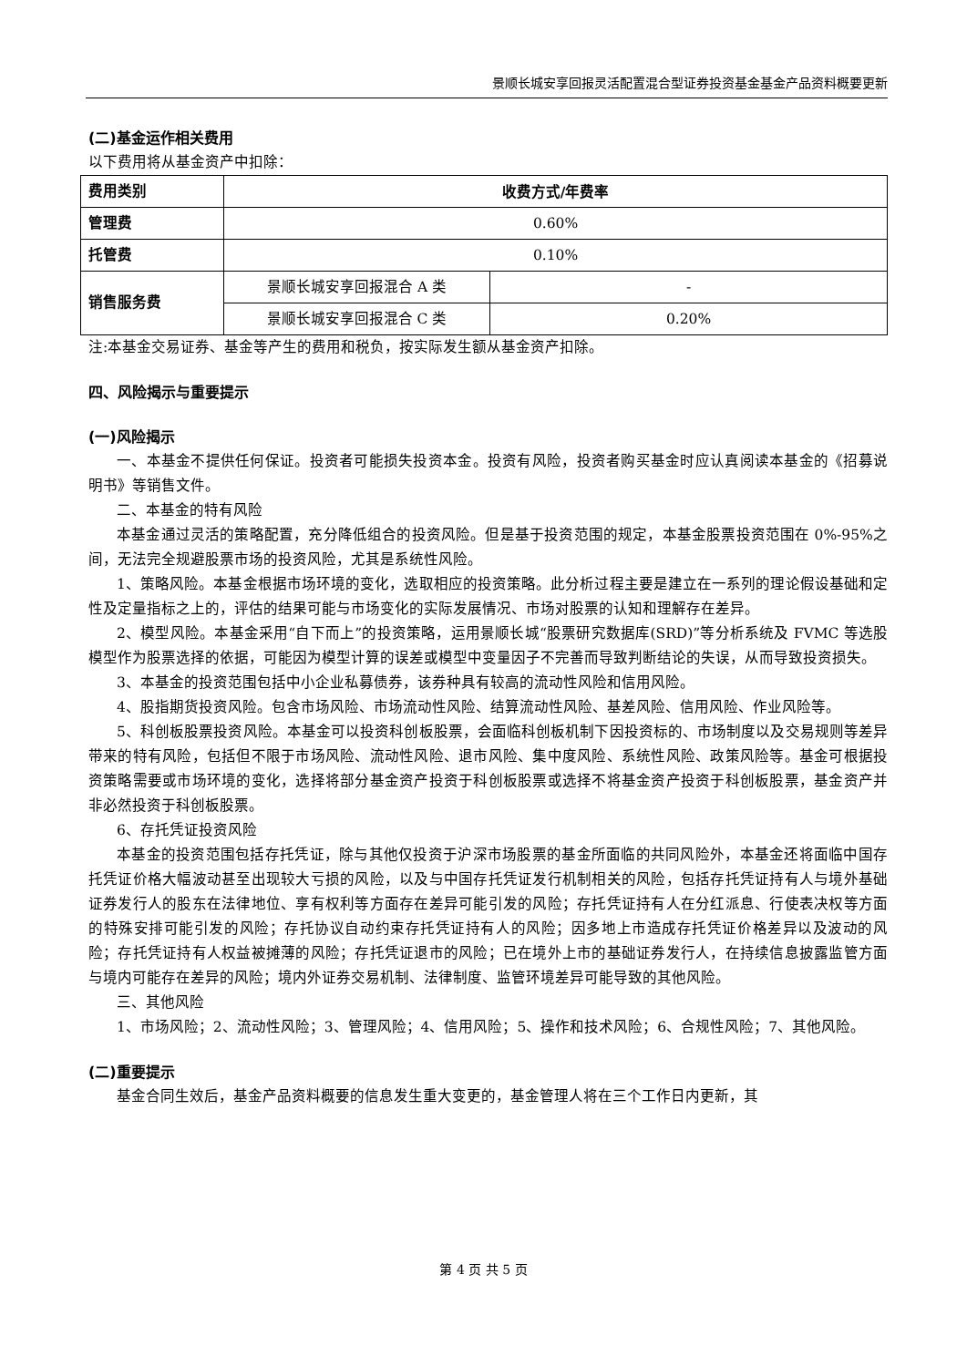景顺长城安享回报灵活配置混合型证券投资基金基金产品资料概要更新
(二)基金运作相关费用
以下费用将从基金资产中扣除：
| 费用类别 | 收费方式/年费率 | |
| 管理费 | 0.60% | |
| 托管费 | 0.10% | |
| 销售服务费 | 景顺长城安享回报混合 A 类 | - |
| | 景顺长城安享回报混合 C 类 | 0.20% |
注:本基金交易证券、基金等产生的费用和税负，按实际发生额从基金资产扣除。
四、风险揭示与重要提示
(一)风险揭示
一、本基金不提供任何保证。投资者可能损失投资本金。投资有风险，投资者购买基金时应认真阅读本基金的《招募说明书》等销售文件。
二、本基金的特有风险
本基金通过灵活的策略配置，充分降低组合的投资风险。但是基于投资范围的规定，本基金股票投资范围在 0%-95%之间，无法完全规避股票市场的投资风险，尤其是系统性风险。
1、策略风险。本基金根据市场环境的变化，选取相应的投资策略。此分析过程主要是建立在一系列的理论假设基础和定性及定量指标之上的，评估的结果可能与市场变化的实际发展情况、市场对股票的认知和理解存在差异。
2、模型风险。本基金采用“自下而上”的投资策略，运用景顺长城“股票研究数据库(SRD)”等分析系统及 FVMC 等选股模型作为股票选择的依据，可能因为模型计算的误差或模型中变量因子不完善而导致判断结论的失误，从而导致投资损失。
3、本基金的投资范围包括中小企业私募债券，该券种具有较高的流动性风险和信用风险。
4、股指期货投资风险。包含市场风险、市场流动性风险、结算流动性风险、基差风险、信用风险、作业风险等。
5、科创板股票投资风险。本基金可以投资科创板股票，会面临科创板机制下因投资标的、市场制度以及交易规则等差异带来的特有风险，包括但不限于市场风险、流动性风险、退市风险、集中度风险、系统性风险、政策风险等。基金可根据投资策略需要或市场环境的变化，选择将部分基金资产投资于科创板股票或选择不将基金资产投资于科创板股票，基金资产并非必然投资于科创板股票。
6、存托凭证投资风险
本基金的投资范围包括存托凭证，除与其他仅投资于沪深市场股票的基金所面临的共同风险外，本基金还将面临中国存托凭证价格大幅波动甚至出现较大亏损的风险，以及与中国存托凭证发行机制相关的风险，包括存托凭证持有人与境外基础证券发行人的股东在法律地位、享有权利等方面存在差异可能引发的风险；存托凭证持有人在分红派息、行使表决权等方面的特殊安排可能引发的风险；存托协议自动约束存托凭证持有人的风险；因多地上市造成存托凭证价格差异以及波动的风险；存托凭证持有人权益被摊薄的风险；存托凭证退市的风险；已在境外上市的基础证券发行人，在持续信息披露监管方面与境内可能存在差异的风险；境内外证券交易机制、法律制度、监管环境差异可能导致的其他风险。
三、其他风险
1、市场风险；2、流动性风险；3、管理风险；4、信用风险；5、操作和技术风险；6、合规性风险；7、其他风险。
(二)重要提示
基金合同生效后，基金产品资料概要的信息发生重大变更的，基金管理人将在三个工作日内更新，其
第 4 页 共 5 页